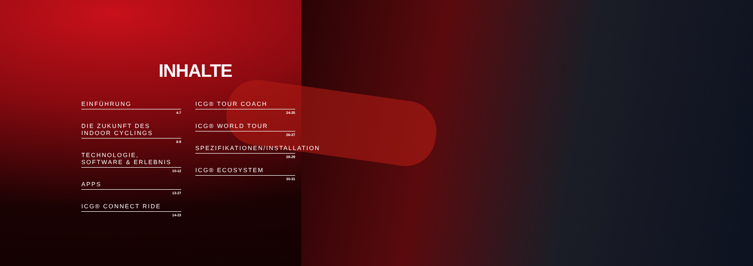INHALTE
EINFÜHRUNG
4-7
DIE ZUKUNFT DES INDOOR CYCLINGS
8-9
TECHNOLOGIE, SOFTWARE & ERLEBNIS
10-12
APPS
13-27
ICG® CONNECT RIDE
14-23
ICG® TOUR COACH
24-25
ICG® WORLD TOUR
26-27
SPEZIFIKATIONEN/INSTALLATION
28-29
ICG® ECOSYSTEM
30-31